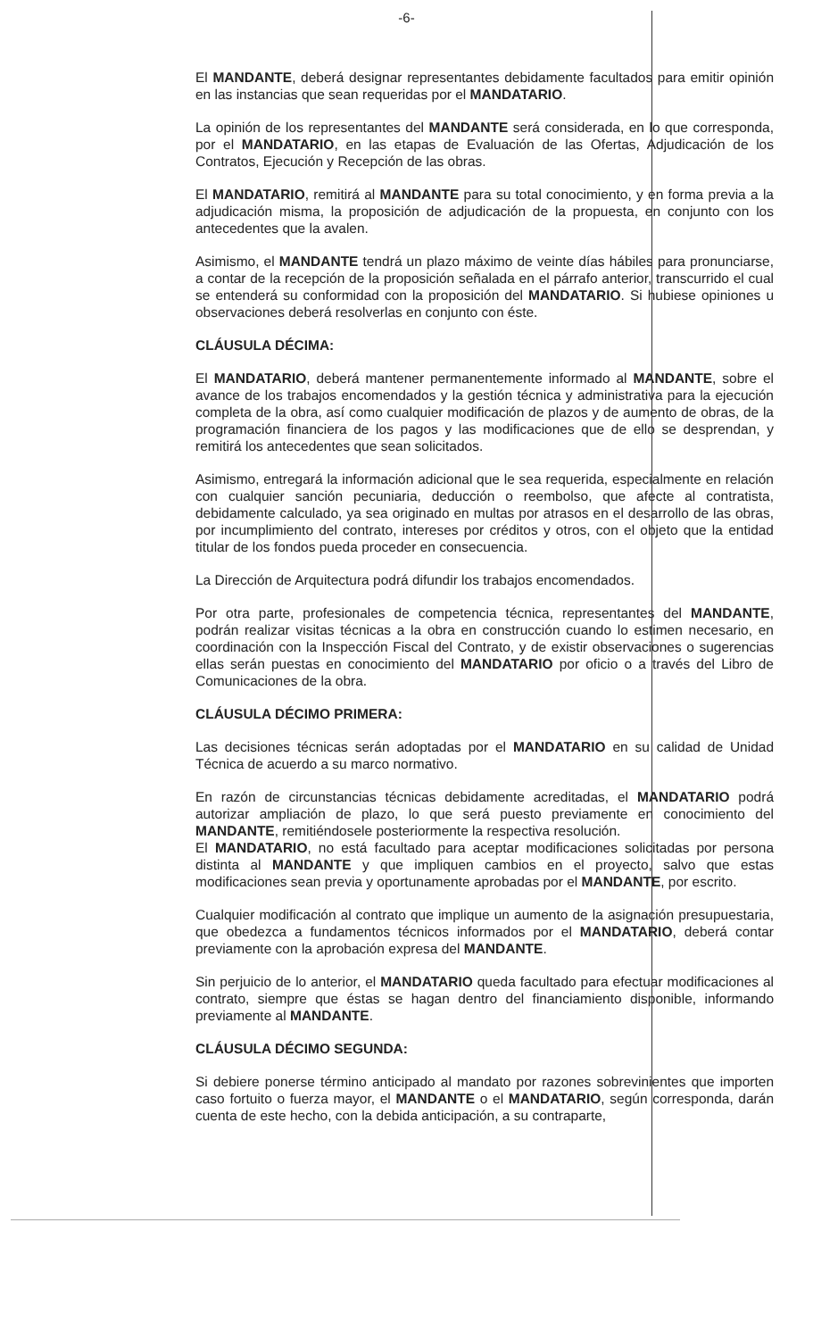-6-
El MANDANTE, deberá designar representantes debidamente facultados para emitir opinión en las instancias que sean requeridas por el MANDATARIO.
La opinión de los representantes del MANDANTE será considerada, en lo que corresponda, por el MANDATARIO, en las etapas de Evaluación de las Ofertas, Adjudicación de los Contratos, Ejecución y Recepción de las obras.
El MANDATARIO, remitirá al MANDANTE para su total conocimiento, y en forma previa a la adjudicación misma, la proposición de adjudicación de la propuesta, en conjunto con los antecedentes que la avalen.
Asimismo, el MANDANTE tendrá un plazo máximo de veinte días hábiles para pronunciarse, a contar de la recepción de la proposición señalada en el párrafo anterior, transcurrido el cual se entenderá su conformidad con la proposición del MANDATARIO. Si hubiese opiniones u observaciones deberá resolverlas en conjunto con éste.
CLÁUSULA DÉCIMA:
El MANDATARIO, deberá mantener permanentemente informado al MANDANTE, sobre el avance de los trabajos encomendados y la gestión técnica y administrativa para la ejecución completa de la obra, así como cualquier modificación de plazos y de aumento de obras, de la programación financiera de los pagos y las modificaciones que de ello se desprendan, y remitirá los antecedentes que sean solicitados.
Asimismo, entregará la información adicional que le sea requerida, especialmente en relación con cualquier sanción pecuniaria, deducción o reembolso, que afecte al contratista, debidamente calculado, ya sea originado en multas por atrasos en el desarrollo de las obras, por incumplimiento del contrato, intereses por créditos y otros, con el objeto que la entidad titular de los fondos pueda proceder en consecuencia.
La Dirección de Arquitectura podrá difundir los trabajos encomendados.
Por otra parte, profesionales de competencia técnica, representantes del MANDANTE, podrán realizar visitas técnicas a la obra en construcción cuando lo estimen necesario, en coordinación con la Inspección Fiscal del Contrato, y de existir observaciones o sugerencias ellas serán puestas en conocimiento del MANDATARIO por oficio o a través del Libro de Comunicaciones de la obra.
CLÁUSULA DÉCIMO PRIMERA:
Las decisiones técnicas serán adoptadas por el MANDATARIO en su calidad de Unidad Técnica de acuerdo a su marco normativo.
En razón de circunstancias técnicas debidamente acreditadas, el MANDATARIO podrá autorizar ampliación de plazo, lo que será puesto previamente en conocimiento del MANDANTE, remitiéndosele posteriormente la respectiva resolución.
El MANDATARIO, no está facultado para aceptar modificaciones solicitadas por persona distinta al MANDANTE y que impliquen cambios en el proyecto, salvo que estas modificaciones sean previa y oportunamente aprobadas por el MANDANTE, por escrito.
Cualquier modificación al contrato que implique un aumento de la asignación presupuestaria, que obedezca a fundamentos técnicos informados por el MANDATARIO, deberá contar previamente con la aprobación expresa del MANDANTE.
Sin perjuicio de lo anterior, el MANDATARIO queda facultado para efectuar modificaciones al contrato, siempre que éstas se hagan dentro del financiamiento disponible, informando previamente al MANDANTE.
CLÁUSULA DÉCIMO SEGUNDA:
Si debiere ponerse término anticipado al mandato por razones sobrevinientes que importen caso fortuito o fuerza mayor, el MANDANTE o el MANDATARIO, según corresponda, darán cuenta de este hecho, con la debida anticipación, a su contraparte,